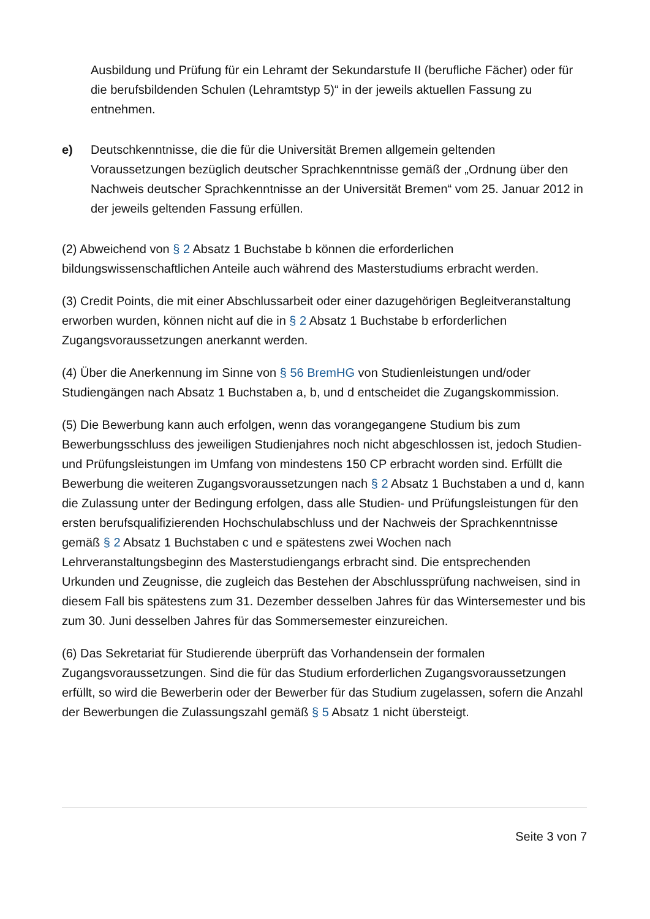Ausbildung und Prüfung für ein Lehramt der Sekundarstufe II (berufliche Fächer) oder für die berufsbildenden Schulen (Lehramtstyp 5)“ in der jeweils aktuellen Fassung zu entnehmen.
e) Deutschkenntnisse, die die für die Universität Bremen allgemein geltenden Voraussetzungen bezüglich deutscher Sprachkenntnisse gemäß der „Ordnung über den Nachweis deutscher Sprachkenntnisse an der Universität Bremen“ vom 25. Januar 2012 in der jeweils geltenden Fassung erfüllen.
(2) Abweichend von § 2 Absatz 1 Buchstabe b können die erforderlichen bildungswissenschaftlichen Anteile auch während des Masterstudiums erbracht werden.
(3) Credit Points, die mit einer Abschlussarbeit oder einer dazugehörigen Begleitveranstaltung erworben wurden, können nicht auf die in § 2 Absatz 1 Buchstabe b erforderlichen Zugangsvoraussetzungen anerkannt werden.
(4) Über die Anerkennung im Sinne von § 56 BremHG von Studienleistungen und/oder Studiengängen nach Absatz 1 Buchstaben a, b, und d entscheidet die Zugangskommission.
(5) Die Bewerbung kann auch erfolgen, wenn das vorangegangene Studium bis zum Bewerbungsschluss des jeweiligen Studienjahres noch nicht abgeschlossen ist, jedoch Studien- und Prüfungsleistungen im Umfang von mindestens 150 CP erbracht worden sind. Erfüllt die Bewerbung die weiteren Zugangsvoraussetzungen nach § 2 Absatz 1 Buchstaben a und d, kann die Zulassung unter der Bedingung erfolgen, dass alle Studien- und Prüfungsleistungen für den ersten berufsqualifizierenden Hochschulabschluss und der Nachweis der Sprachkenntnisse gemäß § 2 Absatz 1 Buchstaben c und e spätestens zwei Wochen nach Lehrveranstaltungsbeginn des Masterstudiengangs erbracht sind. Die entsprechenden Urkunden und Zeugnisse, die zugleich das Bestehen der Abschlussprüfung nachweisen, sind in diesem Fall bis spätestens zum 31. Dezember desselben Jahres für das Wintersemester und bis zum 30. Juni desselben Jahres für das Sommersemester einzureichen.
(6) Das Sekretariat für Studierende überprüft das Vorhandensein der formalen Zugangsvoraussetzungen. Sind die für das Studium erforderlichen Zugangsvoraussetzungen erfüllt, so wird die Bewerberin oder der Bewerber für das Studium zugelassen, sofern die Anzahl der Bewerbungen die Zulassungszahl gemäß § 5 Absatz 1 nicht übersteigt.
Seite 3 von 7